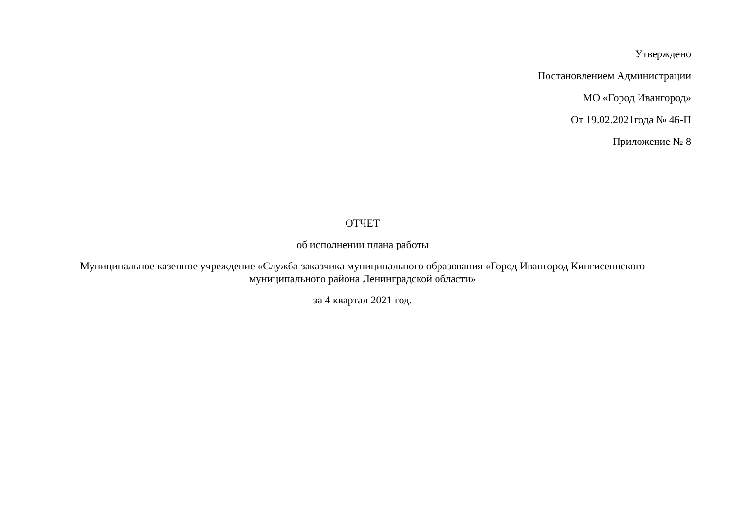Утверждено
Постановлением Администрации
МО «Город Ивангород»
От 19.02.2021года № 46-П
Приложение № 8
ОТЧЕТ
об исполнении плана работы
Муниципальное казенное учреждение «Служба заказчика муниципального образования «Город Ивангород Кингисеппского муниципального района Ленинградской области»
за 4 квартал 2021 год.